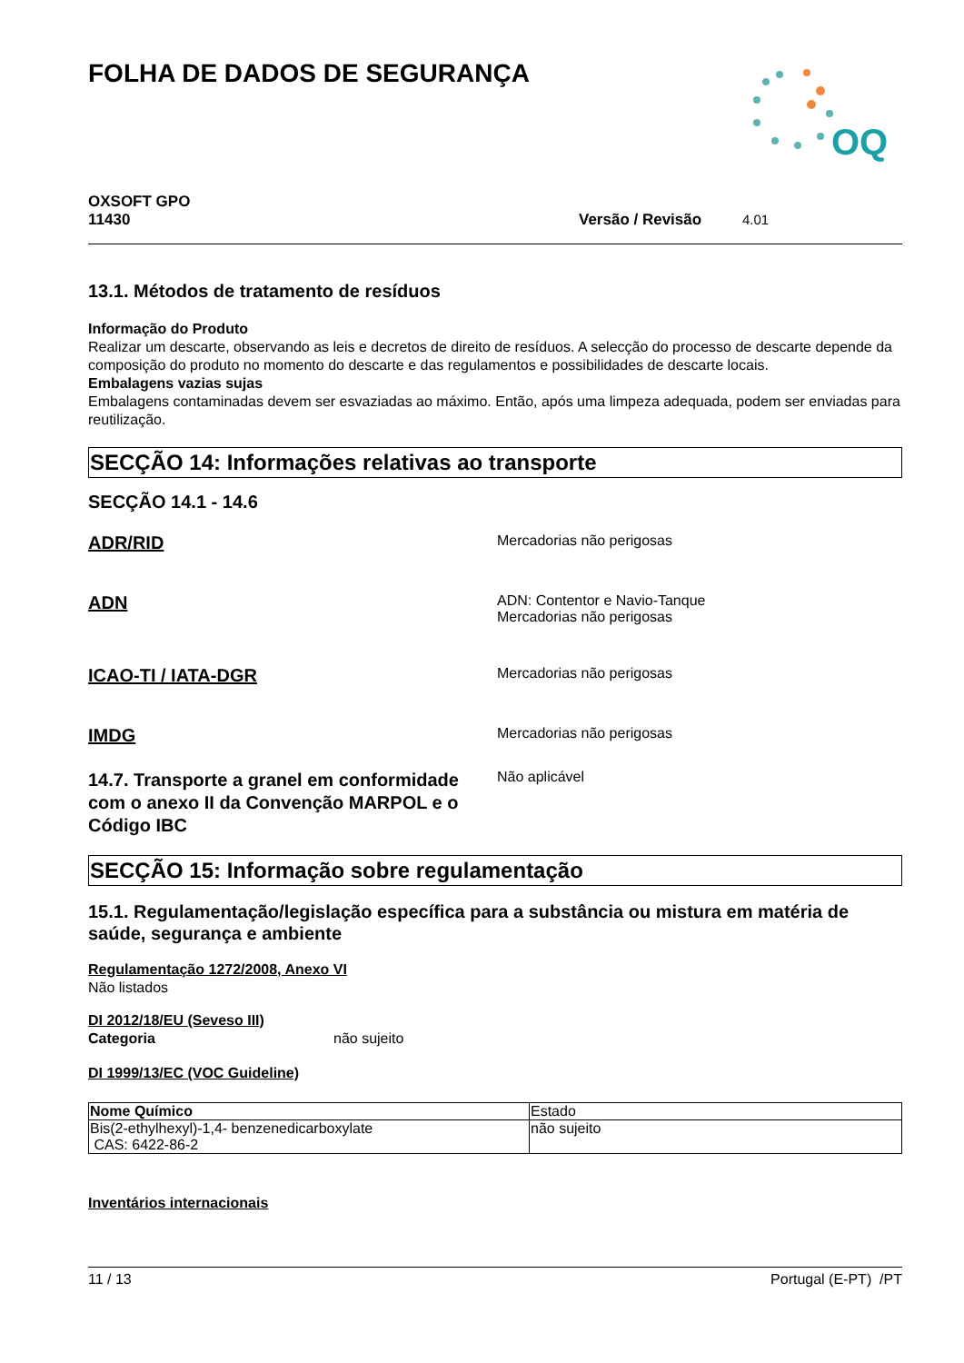OQ
FOLHA DE DADOS DE SEGURANÇA
OXSOFT GPO
11430 Versão / Revisão 4.01
13.1. Métodos de tratamento de resíduos
Informação do Produto
Realizar um descarte, observando as leis e decretos de direito de resíduos. A selecção do processo de descarte depende da composição do produto no momento do descarte e das regulamentos e possibilidades de descarte locais.
Embalagens vazias sujas
Embalagens contaminadas devem ser esvaziadas ao máximo. Então, após uma limpeza adequada, podem ser enviadas para reutilização.
SECÇÃO 14: Informações relativas ao transporte
SECÇÃO 14.1 - 14.6
ADR/RID
Mercadorias não perigosas
ADN
ADN: Contentor e Navio-Tanque
Mercadorias não perigosas
ICAO-TI / IATA-DGR
Mercadorias não perigosas
IMDG
Mercadorias não perigosas
14.7. Transporte a granel em conformidade com o anexo II da Convenção MARPOL e o Código IBC
Não aplicável
SECÇÃO 15: Informação sobre regulamentação
15.1. Regulamentação/legislação específica para a substância ou mistura em matéria de saúde, segurança e ambiente
Regulamentação 1272/2008, Anexo VI
Não listados
DI 2012/18/EU (Seveso III)
Categoria não sujeito
DI 1999/13/EC (VOC Guideline)
| Nome Químico | Estado |
| Bis(2-ethylhexyl)-1,4- benzenedicarboxylate CAS: 6422-86-2 | não sujeito |
Inventários internacionais
11 / 13 Portugal (E-PT) /PT